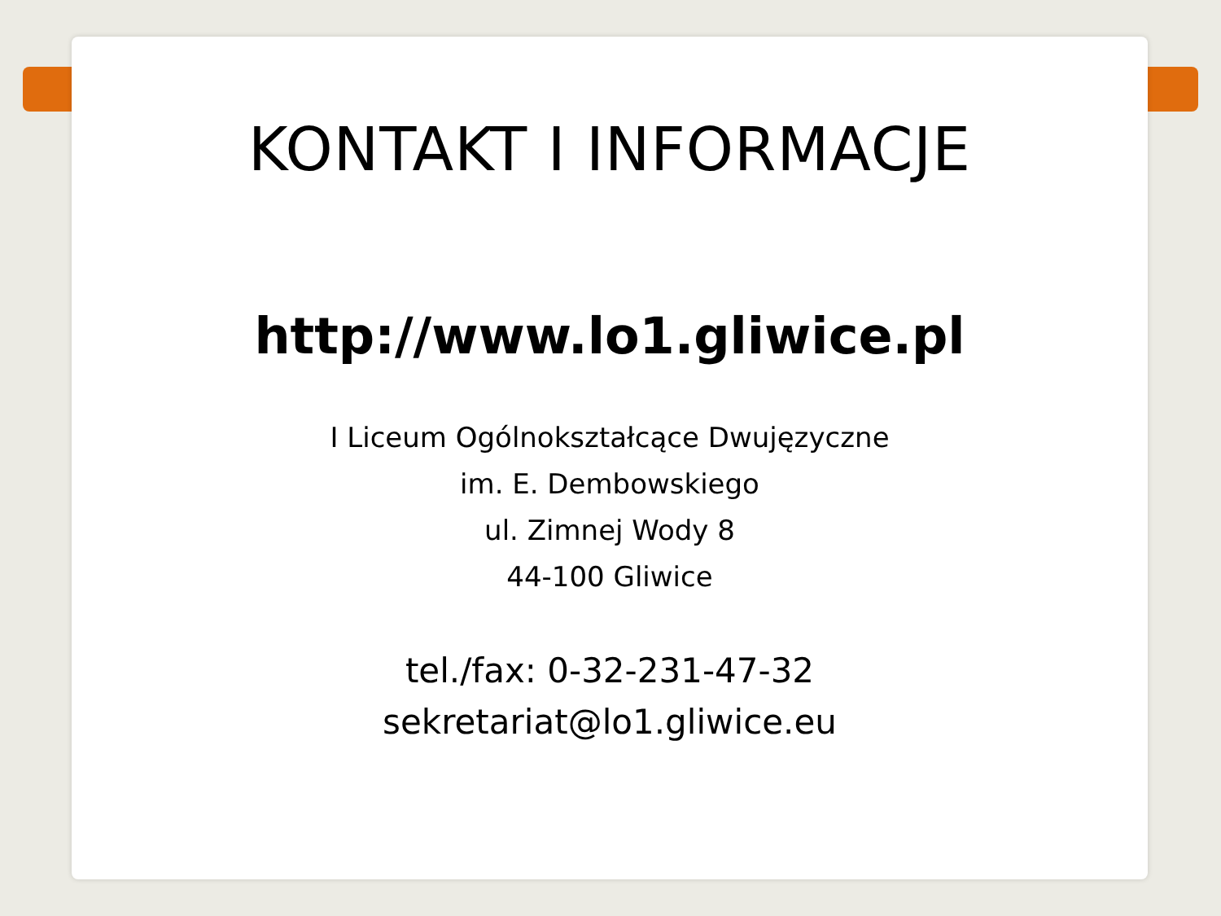KONTAKT I INFORMACJE
http://www.lo1.gliwice.pl
I Liceum Ogólnokształcące Dwujęzyczne
im. E. Dembowskiego
ul. Zimnej Wody 8
44-100 Gliwice
tel./fax: 0-32-231-47-32
sekretariat@lo1.gliwice.eu